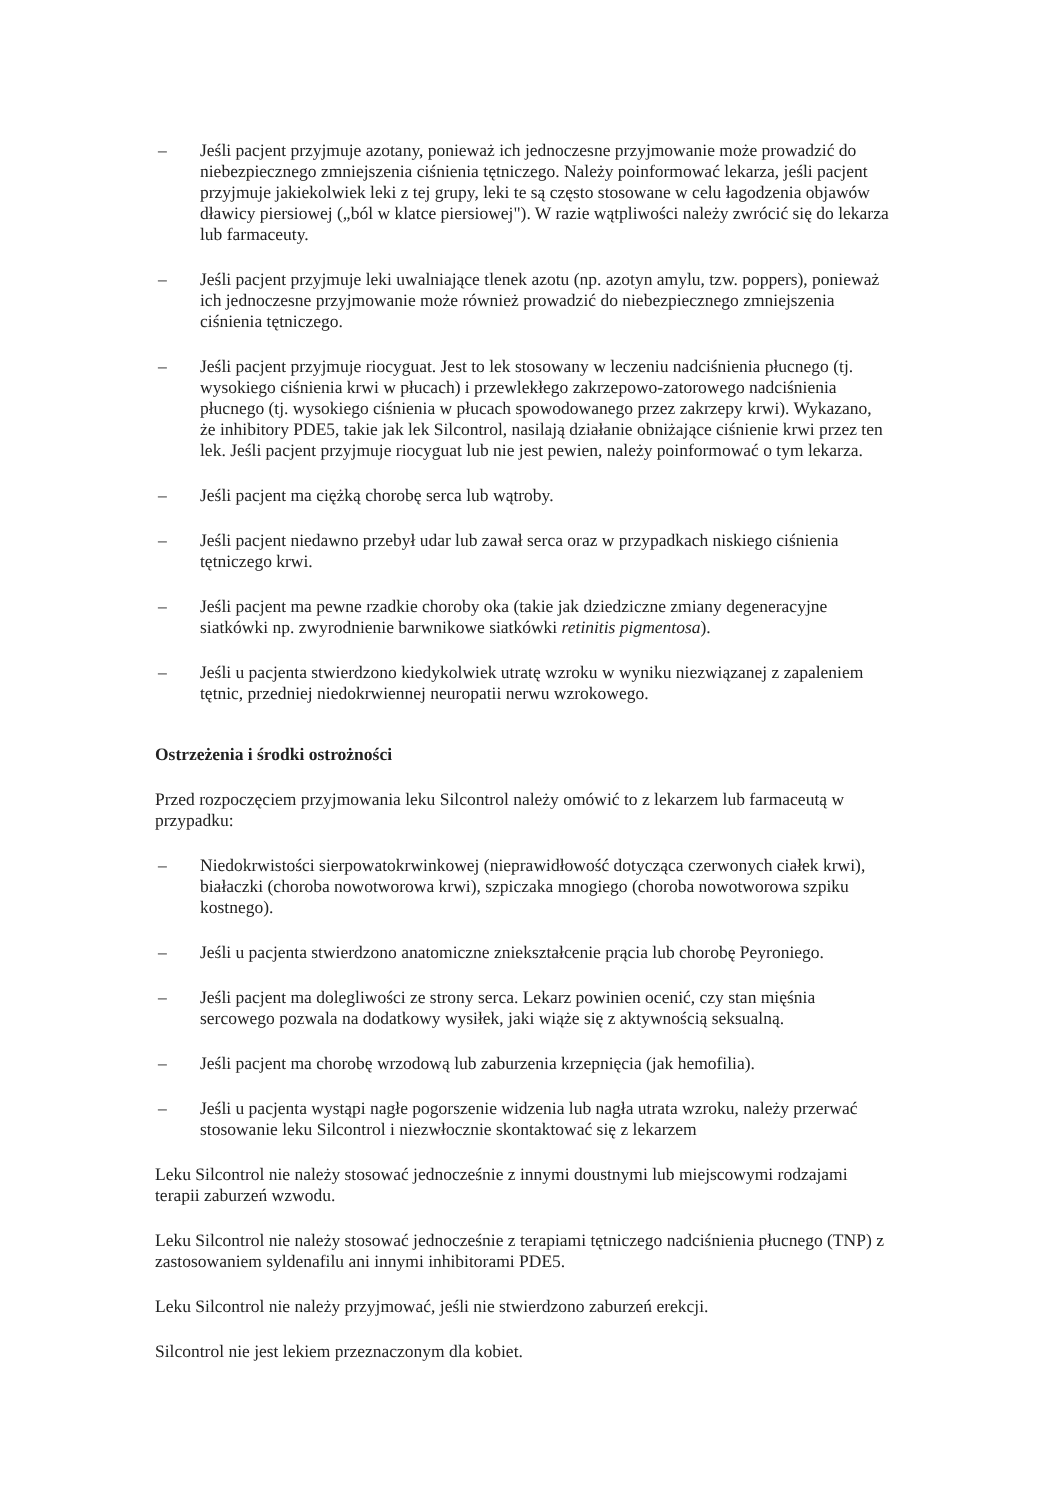– Jeśli pacjent przyjmuje azotany, ponieważ ich jednoczesne przyjmowanie może prowadzić do niebezpiecznego zmniejszenia ciśnienia tętniczego. Należy poinformować lekarza, jeśli pacjent przyjmuje jakiekolwiek leki z tej grupy, leki te są często stosowane w celu łagodzenia objawów dławicy piersiowej („ból w klatce piersiowej"). W razie wątpliwości należy zwrócić się do lekarza lub farmaceuty.
– Jeśli pacjent przyjmuje leki uwalniające tlenek azotu (np. azotyn amylu, tzw. poppers), ponieważ ich jednoczesne przyjmowanie może również prowadzić do niebezpiecznego zmniejszenia ciśnienia tętniczego.
– Jeśli pacjent przyjmuje riocyguat. Jest to lek stosowany w leczeniu nadciśnienia płucnego (tj. wysokiego ciśnienia krwi w płucach) i przewlekłego zakrzepowo-zatorowego nadciśnienia płucnego (tj. wysokiego ciśnienia w płucach spowodowanego przez zakrzepy krwi). Wykazano, że inhibitory PDE5, takie jak lek Silcontrol, nasilają działanie obniżające ciśnienie krwi przez ten lek. Jeśli pacjent przyjmuje riocyguat lub nie jest pewien, należy poinformować o tym lekarza.
– Jeśli pacjent ma ciężką chorobę serca lub wątroby.
– Jeśli pacjent niedawno przebył udar lub zawał serca oraz w przypadkach niskiego ciśnienia tętniczego krwi.
– Jeśli pacjent ma pewne rzadkie choroby oka (takie jak dziedziczne zmiany degeneracyjne siatkówki np. zwyrodnienie barwnikowe siatkówki retinitis pigmentosa).
– Jeśli u pacjenta stwierdzono kiedykolwiek utratę wzroku w wyniku niezwiązanej z zapaleniem tętnic, przedniej niedokrwiennej neuropatii nerwu wzrokowego.
Ostrzeżenia i środki ostrożności
Przed rozpoczęciem przyjmowania leku Silcontrol należy omówić to z lekarzem lub farmaceutą w przypadku:
– Niedokrwistości sierpowatokrwinkowej (nieprawidłowość dotycząca czerwonych ciałek krwi), białaczki (choroba nowotworowa krwi), szpiczaka mnogiego (choroba nowotworowa szpiku kostnego).
– Jeśli u pacjenta stwierdzono anatomiczne zniekształcenie prącia lub chorobę Peyroniego.
– Jeśli pacjent ma dolegliwości ze strony serca. Lekarz powinien ocenić, czy stan mięśnia sercowego pozwala na dodatkowy wysiłek, jaki wiąże się z aktywnością seksualną.
– Jeśli pacjent ma chorobę wrzodową lub zaburzenia krzepnięcia (jak hemofilia).
– Jeśli u pacjenta wystąpi nagłe pogorszenie widzenia lub nagła utrata wzroku, należy przerwać stosowanie leku Silcontrol i niezwłocznie skontaktować się z lekarzem
Leku Silcontrol nie należy stosować jednocześnie z innymi doustnymi lub miejscowymi rodzajami terapii zaburzeń wzwodu.
Leku Silcontrol nie należy stosować jednocześnie z terapiami tętniczego nadciśnienia płucnego (TNP) z zastosowaniem syldenafilu ani innymi inhibitorami PDE5.
Leku Silcontrol nie należy przyjmować, jeśli nie stwierdzono zaburzeń erekcji.
Silcontrol nie jest lekiem przeznaczonym dla kobiet.